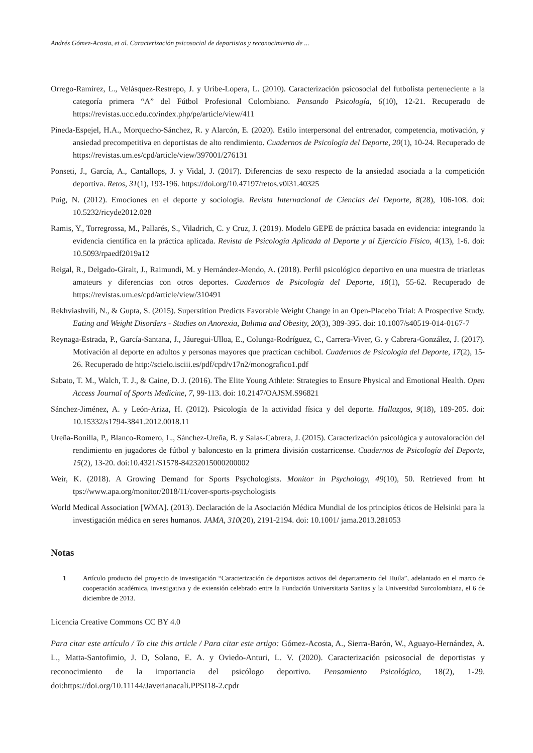Andrés Gómez-Acosta, et al. Caracterización psicosocial de deportistas y reconocimiento de ...
Orrego-Ramírez, L., Velásquez-Restrepo, J. y Uribe-Lopera, L. (2010). Caracterización psicosocial del futbolista perteneciente a la categoría primera “A” del Fútbol Profesional Colombiano. Pensando Psicología, 6(10), 12-21. Recuperado de https://revistas.ucc.edu.co/index.php/pe/article/view/411
Pineda-Espejel, H.A., Morquecho-Sánchez, R. y Alarcón, E. (2020). Estilo interpersonal del entrenador, competencia, motivación, y ansiedad precompetitiva en deportistas de alto rendimiento. Cuadernos de Psicología del Deporte, 20(1), 10-24. Recuperado de https://revistas.um.es/cpd/article/view/397001/276131
Ponseti, J., García, A., Cantallops, J. y Vidal, J. (2017). Diferencias de sexo respecto de la ansiedad asociada a la competición deportiva. Retos, 31(1), 193-196. https://doi.org/10.47197/retos.v0i31.40325
Puig, N. (2012). Emociones en el deporte y sociología. Revista Internacional de Ciencias del Deporte, 8(28), 106-108. doi: 10.5232/ricyde2012.028
Ramis, Y., Torregrossa, M., Pallarés, S., Viladrich, C. y Cruz, J. (2019). Modelo GEPE de práctica basada en evidencia: integrando la evidencia científica en la práctica aplicada. Revista de Psicología Aplicada al Deporte y al Ejercicio Físico, 4(13), 1-6. doi: 10.5093/rpaedf2019a12
Reigal, R., Delgado-Giralt, J., Raimundi, M. y Hernández-Mendo, A. (2018). Perfil psicológico deportivo en una muestra de triatletas amateurs y diferencias con otros deportes. Cuadernos de Psicología del Deporte, 18(1), 55-62. Recuperado de https://revistas.um.es/cpd/article/view/310491
Rekhviashvili, N., & Gupta, S. (2015). Superstition Predicts Favorable Weight Change in an Open-Placebo Trial: A Prospective Study. Eating and Weight Disorders - Studies on Anorexia, Bulimia and Obesity, 20(3), 389-395. doi: 10.1007/s40519-014-0167-7
Reynaga-Estrada, P., García-Santana, J., Jáuregui-Ulloa, E., Colunga-Rodríguez, C., Carrera-Viver, G. y Cabrera-González, J. (2017). Motivación al deporte en adultos y personas mayores que practican cachibol. Cuadernos de Psicología del Deporte, 17(2), 15-26. Recuperado de http://scielo.isciii.es/pdf/cpd/v17n2/monografico1.pdf
Sabato, T. M., Walch, T. J., & Caine, D. J. (2016). The Elite Young Athlete: Strategies to Ensure Physical and Emotional Health. Open Access Journal of Sports Medicine, 7, 99-113. doi: 10.2147/OAJSM.S96821
Sánchez-Jiménez, A. y León-Ariza, H. (2012). Psicología de la actividad física y del deporte. Hallazgos, 9(18), 189-205. doi: 10.15332/s1794-3841.2012.0018.11
Ureña-Bonilla, P., Blanco-Romero, L., Sánchez-Ureña, B. y Salas-Cabrera, J. (2015). Caracterización psicológica y autovaloración del rendimiento en jugadores de fútbol y baloncesto en la primera división costarricense. Cuadernos de Psicología del Deporte, 15(2), 13-20. doi:10.4321/S1578-84232015000200002
Weir, K. (2018). A Growing Demand for Sports Psychologists. Monitor in Psychology, 49(10), 50. Retrieved from ht tps://www.apa.org/monitor/2018/11/cover-sports-psychologists
World Medical Association [WMA]. (2013). Declaración de la Asociación Médica Mundial de los principios éticos de Helsinki para la investigación médica en seres humanos. JAMA, 310(20), 2191-2194. doi: 10.1001/ jama.2013.281053
Notas
1 Artículo producto del proyecto de investigación “Caracterización de deportistas activos del departamento del Huila”, adelantado en el marco de cooperación académica, investigativa y de extensión celebrado entre la Fundación Universitaria Sanitas y la Universidad Surcolombiana, el 6 de diciembre de 2013.
Licencia Creative Commons CC BY 4.0
Para citar este artículo / To cite this article / Para citar este artigo: Gómez-Acosta, A., Sierra-Barón, W., Aguayo-Hernández, A. L., Matta-Santofimio, J. D, Solano, E. A. y Oviedo-Anturi, L. V. (2020). Caracterización psicosocial de deportistas y reconocimiento de la importancia del psicólogo deportivo. Pensamiento Psicológico, 18(2), 1-29. doi:https://doi.org/10.11144/Javerianacali.PPSI18-2.cpdr